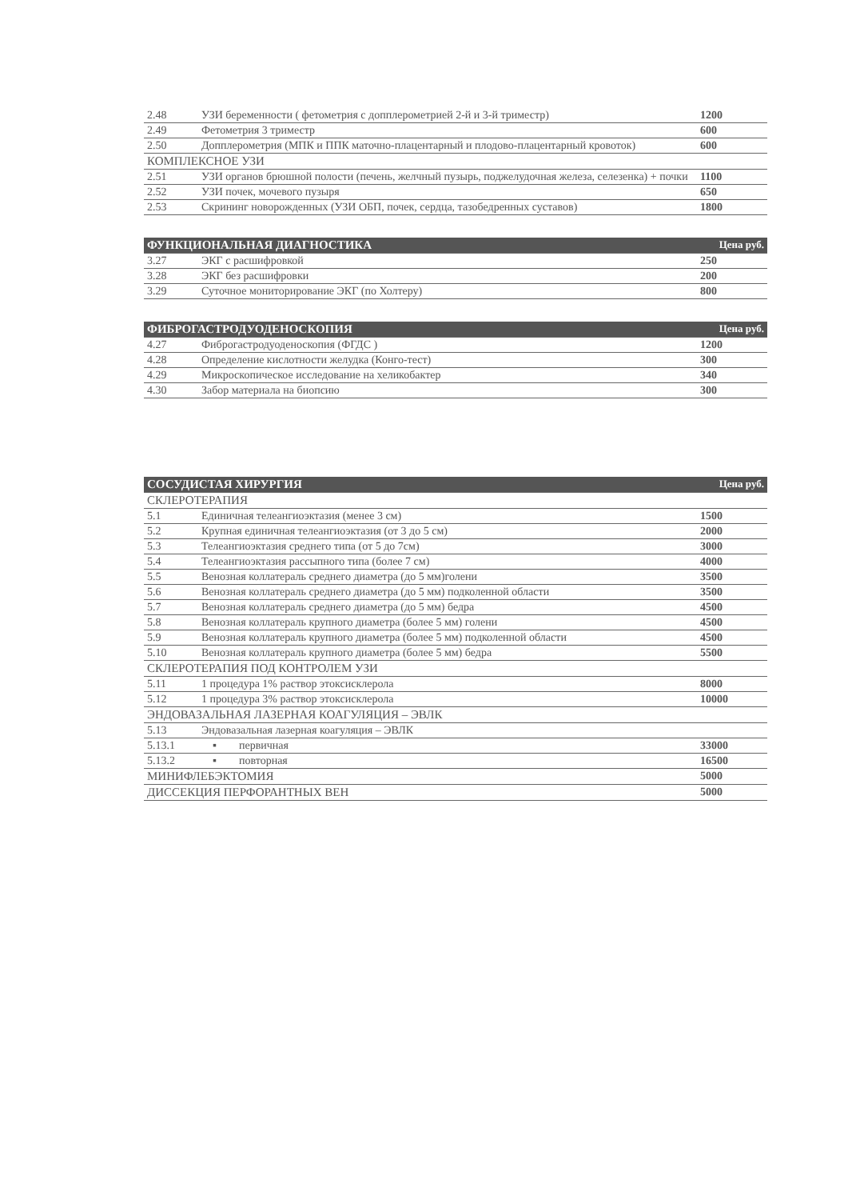| 2.48 | УЗИ беременности ( фетометрия с допплерометрией 2-й и 3-й триместр) | 1200 |
| 2.49 | Фетометрия 3 триместр | 600 |
| 2.50 | Допплерометрия (МПК и ППК маточно-плацентарный и плодово-плацентарный кровоток) | 600 |
| КОМПЛЕКСНОЕ УЗИ | | |
| 2.51 | УЗИ органов брюшной полости (печень, желчный пузырь, поджелудочная железа, селезенка) + почки | 1100 |
| 2.52 | УЗИ почек, мочевого пузыря | 650 |
| 2.53 | Скрининг новорожденных (УЗИ ОБП, почек, сердца, тазобедренных суставов) | 1800 |
| ФУНКЦИОНАЛЬНАЯ ДИАГНОСТИКА | | Цена руб. |
| --- | --- | --- |
| 3.27 | ЭКГ с расшифровкой | 250 |
| 3.28 | ЭКГ без расшифровки | 200 |
| 3.29 | Суточное мониторирование ЭКГ (по Холтеру) | 800 |
| ФИБРОГАСТРОДУОДЕНОСКОПИЯ | | Цена руб. |
| --- | --- | --- |
| 4.27 | Фиброгастродуоденоскопия (ФГДС ) | 1200 |
| 4.28 | Определение кислотности желудка (Конго-тест) | 300 |
| 4.29 | Микроскопическое исследование на хеликобактер | 340 |
| 4.30 | Забор материала на биопсию | 300 |
| СОСУДИСТАЯ ХИРУРГИЯ | | Цена руб. |
| --- | --- | --- |
| СКЛЕРОТЕРАПИЯ | | |
| 5.1 | Единичная телеангиоэктазия (менее 3 см) | 1500 |
| 5.2 | Крупная единичная телеангиоэктазия (от 3 до 5 см) | 2000 |
| 5.3 | Телеангиоэктазия среднего типа (от 5 до 7см) | 3000 |
| 5.4 | Телеангиоэктазия рассыпного типа (более 7 см) | 4000 |
| 5.5 | Венозная коллатераль среднего диаметра (до 5 мм)голени | 3500 |
| 5.6 | Венозная коллатераль среднего диаметра (до 5 мм) подколенной области | 3500 |
| 5.7 | Венозная коллатераль среднего диаметра (до 5 мм) бедра | 4500 |
| 5.8 | Венозная коллатераль крупного диаметра (более 5 мм) голени | 4500 |
| 5.9 | Венозная коллатераль крупного диаметра (более 5 мм) подколенной области | 4500 |
| 5.10 | Венозная коллатераль крупного диаметра (более 5 мм) бедра | 5500 |
| СКЛЕРОТЕРАПИЯ ПОД КОНТРОЛЕМ УЗИ | | |
| 5.11 | 1 процедура 1% раствор этоксисклерола | 8000 |
| 5.12 | 1 процедура 3% раствор этоксисклерола | 10000 |
| ЭНДОВАЗАЛЬНАЯ ЛАЗЕРНАЯ КОАГУЛЯЦИЯ – ЭВЛК | | |
| 5.13 | Эндовазальная лазерная коагуляция – ЭВЛК | |
| 5.13.1 | ▪ первичная | 33000 |
| 5.13.2 | ▪ повторная | 16500 |
| МИНИФЛЕБЭКТОМИЯ | | 5000 |
| ДИССЕКЦИЯ ПЕРФОРАНТНЫХ ВЕН | | 5000 |